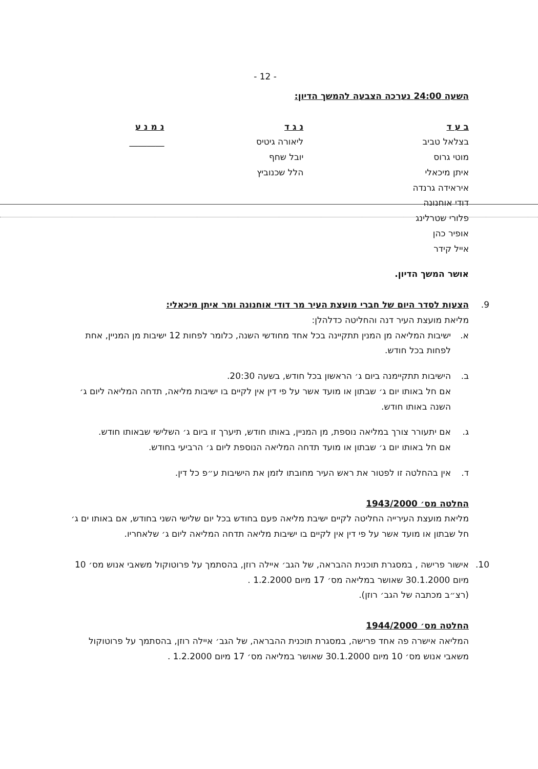- 12 -
השעה 24:00 נערכה הצבעה להמשך הדיון:
| ב ע ד | נ ג ד | נ מ נ ע |
| --- | --- | --- |
| בצלאל טביב | ליאורה גיטיס | ________ |
| מוטי גרוס | יובל שחף | |
| איתן מיכאלי | הלל שכנוביץ | |
| איראידה גרנדה | | |
| דודי אוחנונה | | |
| פלורי שטרלינג | | |
| אופיר כהן | | |
| אייל קידר | | |
אושר המשך הדיון.
9. הצעות לסדר היום של חברי מועצת העיר מר דודי אוחנונה ומר איתן מיכאלי:
מליאת מועצת העיר דנה והחליטה כדלהלן:
א. ישיבות המליאה מן המנין תתקיינה בכל אחד מחודשי השנה, כלומר לפחות 12 ישיבות מן המניין, אחת לפחות בכל חודש.
ב. הישיבות תתקיימנה ביום ג׳ הראשון בכל חודש, בשעה 20:30.
אם חל באותו יום ג׳ שבתון או מועד אשר על פי דין אין לקיים בו ישיבות מליאה, תדחה המליאה ליום ג׳ השנה באותו חודש.
ג. אם יתעורר צורך במליאה נוספת, מן המניין, באותו חודש, תיערך זו ביום ג׳ השלישי שבאותו חודש.
אם חל באותו יום ג׳ שבתון או מועד תדחה המליאה הנוספת ליום ג׳ הרביעי בחודש.
ד. אין בהחלטה זו לפטור את ראש העיר מחובתו לזמן את הישיבות ע״פ כל דין.
החלטה מס׳ 1943/2000
מליאת מועצת העירייה החליטה לקיים ישיבת מליאה פעם בחודש בכל יום שלישי השני בחודש, אם באותו ים ג׳ חל שבתון או מועד אשר על פי דין אין לקיים בו ישיבות מליאה תדחה המליאה ליום ג׳ שלאחריו.
10. אישור פרישה , במסגרת תוכנית ההבראה, של הגב׳ איילה רוזן, בהסתמך על פרוטוקול משאבי אנוש מס׳ 10 מיום 30.1.2000 שאושר במליאה מס׳ 17 מיום 1.2.2000 .
(רצ״ב מכתבה של הגב׳ רוזן).
החלטה מס׳ 1944/2000
המליאה אישרה פה אחד פרישה, במסגרת תוכנית ההבראה, של הגב׳ איילה רוזן, בהסתמך על פרוטוקול משאבי אנוש מס׳ 10 מיום 30.1.2000 שאושר במליאה מס׳ 17 מיום 1.2.2000 .